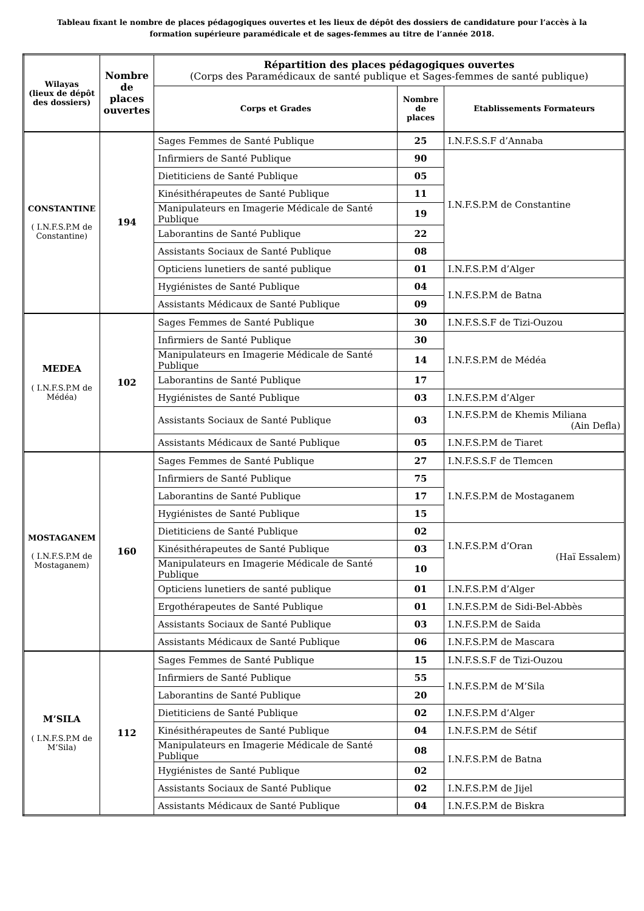Tableau fixant le nombre de places pédagogiques ouvertes et les lieux de dépôt des dossiers de candidature pour l’accès à la formation supérieure paramédicale et de sages-femmes au titre de l’année 2018.
| Wilayas (lieux de dépôt des dossiers) | Nombre de places ouvertes | Répartition des places pédagogiques ouvertes (Corps des Paramédicaux de santé publique et Sages-femmes de santé publique) | | |
| --- | --- | --- | --- | --- |
| | | Corps et Grades | Nombre de places | Etablissements Formateurs |
| CONSTANTINE ( I.N.F.S.P.M de Constantine) | 194 | Sages Femmes de Santé Publique | 25 | I.N.F.S.S.F d’Annaba |
| | | Infirmiers de Santé Publique | 90 | I.N.F.S.P.M de Constantine |
| | | Dietiticiens de Santé Publique | 05 | |
| | | Kinésithérapeutes de Santé Publique | 11 | |
| | | Manipulateurs en Imagerie Médicale de Santé Publique | 19 | |
| | | Laborantins de Santé Publique | 22 | |
| | | Assistants Sociaux de Santé Publique | 08 | |
| | | Opticiens lunetiers de santé publique | 01 | I.N.F.S.P.M d’Alger |
| | | Hygiénistes de Santé Publique | 04 | I.N.F.S.P.M de Batna |
| | | Assistants Médicaux de Santé Publique | 09 | |
| MEDEA ( I.N.F.S.P.M de Médéa) | 102 | Sages Femmes de Santé Publique | 30 | I.N.F.S.S.F de Tizi-Ouzou |
| | | Infirmiers de Santé Publique | 30 | I.N.F.S.P.M de Médéa |
| | | Manipulateurs en Imagerie Médicale de Santé Publique | 14 | |
| | | Laborantins de Santé Publique | 17 | |
| | | Hygiénistes de Santé Publique | 03 | I.N.F.S.P.M d’Alger |
| | | Assistants Sociaux de Santé Publique | 03 | I.N.F.S.P.M de Khemis Miliana (Ain Defla) |
| | | Assistants Médicaux de Santé Publique | 05 | I.N.F.S.P.M de Tiaret |
| MOSTAGANEM ( I.N.F.S.P.M de Mostaganem) | 160 | Sages Femmes de Santé Publique | 27 | I.N.F.S.S.F de Tlemcen |
| | | Infirmiers de Santé Publique | 75 | I.N.F.S.P.M de Mostaganem |
| | | Laborantins de Santé Publique | 17 | |
| | | Hygiénistes de Santé Publique | 15 | |
| | | Dietiticiens de Santé Publique | 02 | I.N.F.S.P.M d’Oran (Haï Essalem) |
| | | Kinésithérapeutes de Santé Publique | 03 | |
| | | Manipulateurs en Imagerie Médicale de Santé Publique | 10 | |
| | | Opticiens lunetiers de santé publique | 01 | I.N.F.S.P.M d’Alger |
| | | Ergothérapeutes de Santé Publique | 01 | I.N.F.S.P.M de Sidi-Bel-Abbès |
| | | Assistants Sociaux de Santé Publique | 03 | I.N.F.S.P.M de Saida |
| | | Assistants Médicaux de Santé Publique | 06 | I.N.F.S.P.M de Mascara |
| M’SILA ( I.N.F.S.P.M de M’Sila) | 112 | Sages Femmes de Santé Publique | 15 | I.N.F.S.S.F de Tizi-Ouzou |
| | | Infirmiers de Santé Publique | 55 | I.N.F.S.P.M de M’Sila |
| | | Laborantins de Santé Publique | 20 | |
| | | Dietiticiens de Santé Publique | 02 | I.N.F.S.P.M d’Alger |
| | | Kinésithérapeutes de Santé Publique | 04 | I.N.F.S.P.M de Sétif |
| | | Manipulateurs en Imagerie Médicale de Santé Publique | 08 | I.N.F.S.P.M de Batna |
| | | Hygiénistes de Santé Publique | 02 | |
| | | Assistants Sociaux de Santé Publique | 02 | I.N.F.S.P.M de Jijel |
| | | Assistants Médicaux de Santé Publique | 04 | I.N.F.S.P.M de Biskra |